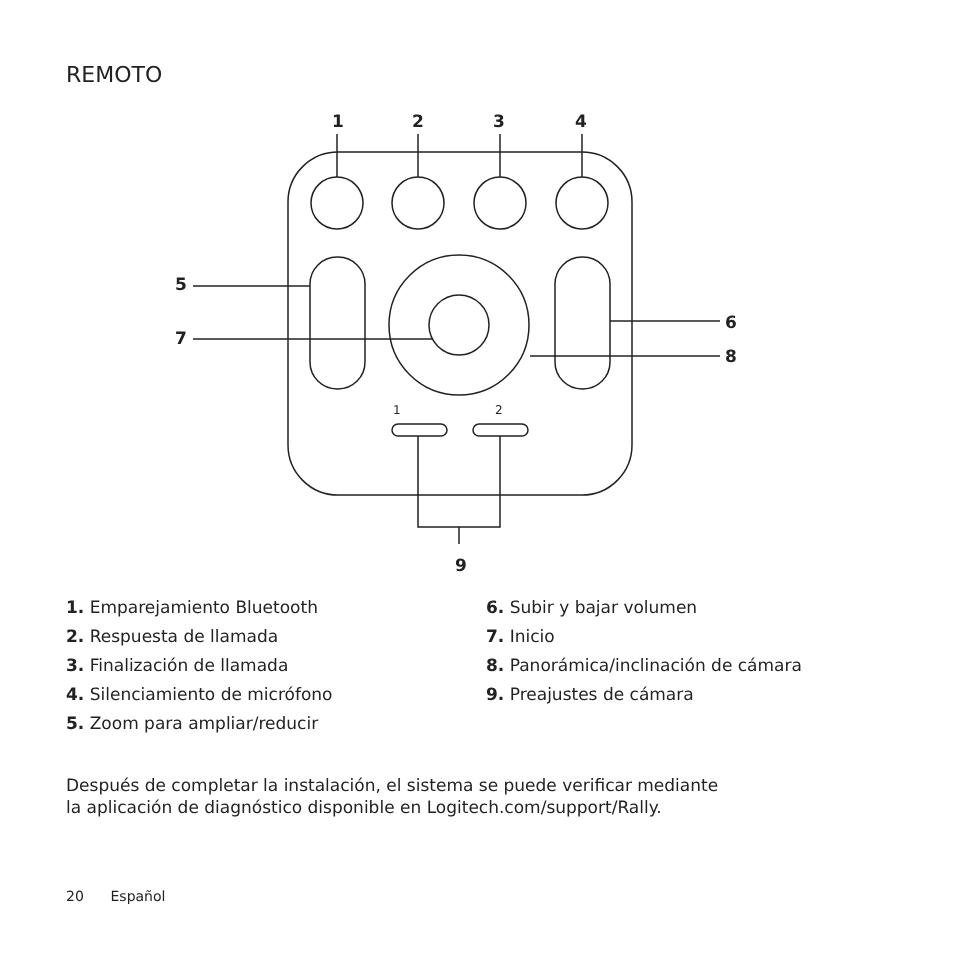REMOTO
1
2
3
4
5
7
6
8
9
1
2
1. Emparejamiento Bluetooth
2. Respuesta de llamada
3. Finalización de llamada
4. Silenciamiento de micrófono
5. Zoom para ampliar/reducir
6. Subir y bajar volumen
7. Inicio
8. Panorámica/inclinación de cámara
9. Preajustes de cámara
Después de completar la instalación, el sistema se puede verificar mediante
la aplicación de diagnóstico disponible en Logitech.com/support/Rally.
20 Español